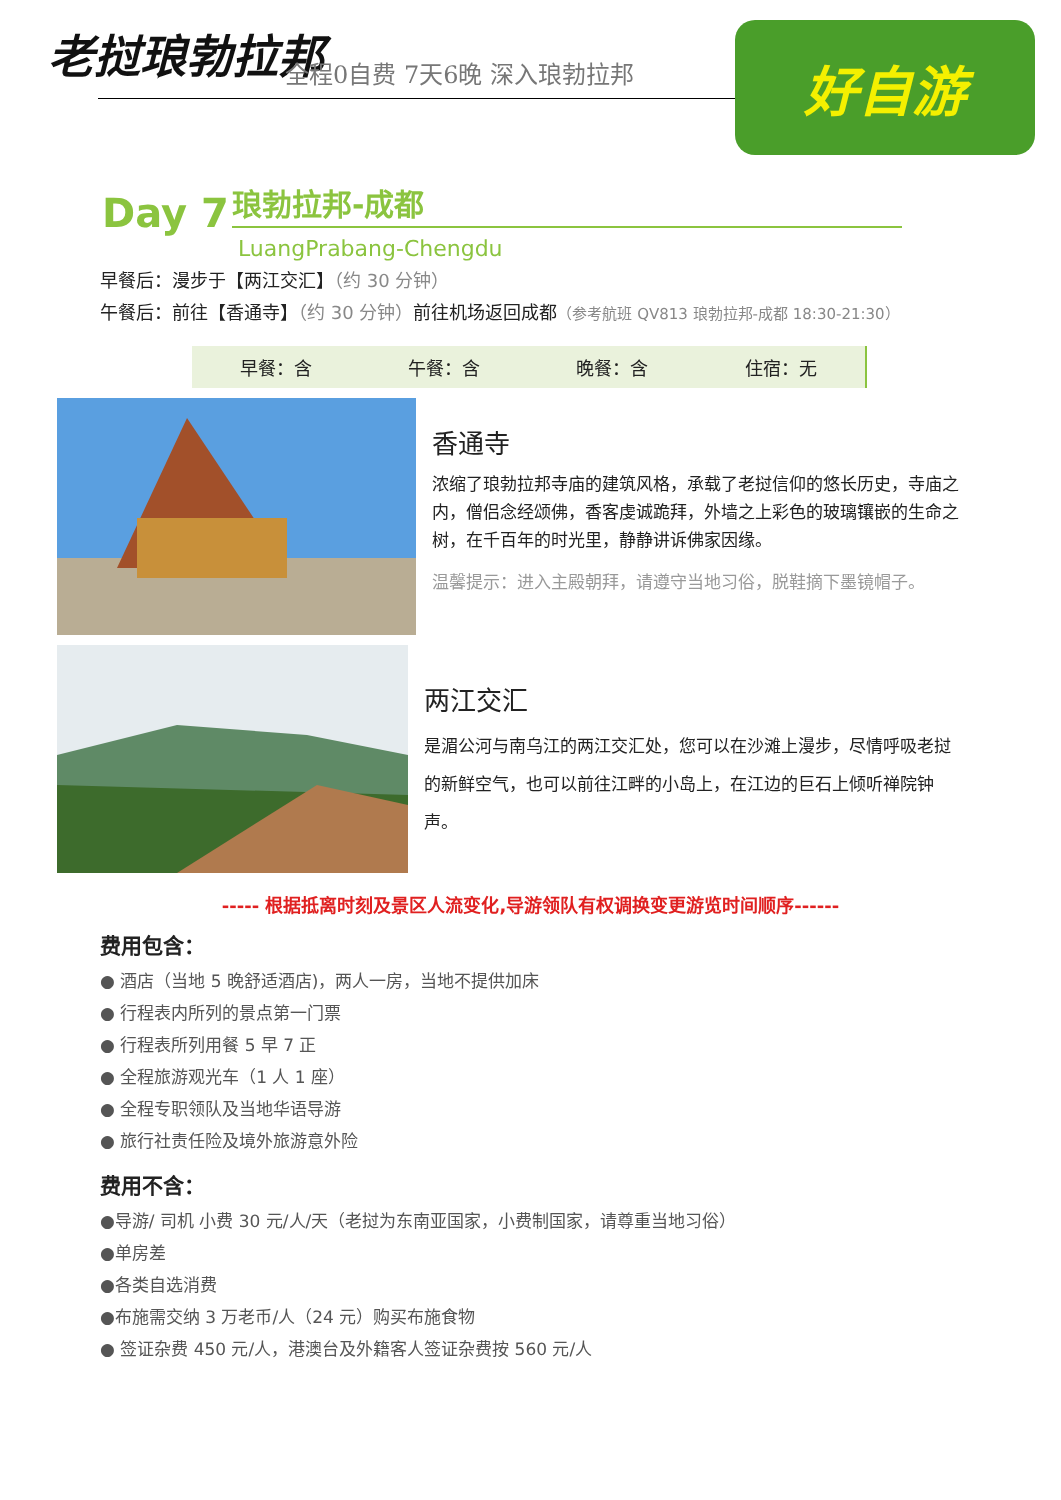老挝琅勃拉邦 全程0自费 7天6晚 深入琅勃拉邦 好自游
Day 7
琅勃拉邦-成都
LuangPrabang-Chengdu
早餐后：漫步于【两江交汇】（约 30 分钟）
午餐后：前往【香通寺】（约 30 分钟）前往机场返回成都（参考航班 QV813 琅勃拉邦-成都 18:30-21:30）
| 早餐：含 | 午餐：含 | 晚餐：含 | 住宿：无 |
香通寺
浓缩了琅勃拉邦寺庙的建筑风格，承载了老挝信仰的悠长历史，寺庙之内，僧侣念经颂佛，香客虔诚跪拜，外墙之上彩色的玻璃镶嵌的生命之树，在千百年的时光里，静静讲诉佛家因缘。
温馨提示：进入主殿朝拜，请遵守当地习俗，脱鞋摘下墨镜帽子。
两江交汇
是湄公河与南乌江的两江交汇处，您可以在沙滩上漫步，尽情呼吸老挝的新鲜空气，也可以前往江畔的小岛上，在江边的巨石上倾听禅院钟声。
----- 根据抵离时刻及景区人流变化,导游领队有权调换变更游览时间顺序------
费用包含：
● 酒店（当地 5 晚舒适酒店)，两人一房，当地不提供加床
● 行程表内所列的景点第一门票
● 行程表所列用餐 5 早 7 正
● 全程旅游观光车（1 人 1 座）
● 全程专职领队及当地华语导游
● 旅行社责任险及境外旅游意外险
费用不含：
●导游/ 司机 小费 30 元/人/天（老挝为东南亚国家，小费制国家，请尊重当地习俗）
●单房差
●各类自选消费
●布施需交纳 3 万老币/人（24 元）购买布施食物
● 签证杂费 450 元/人，港澳台及外籍客人签证杂费按 560 元/人